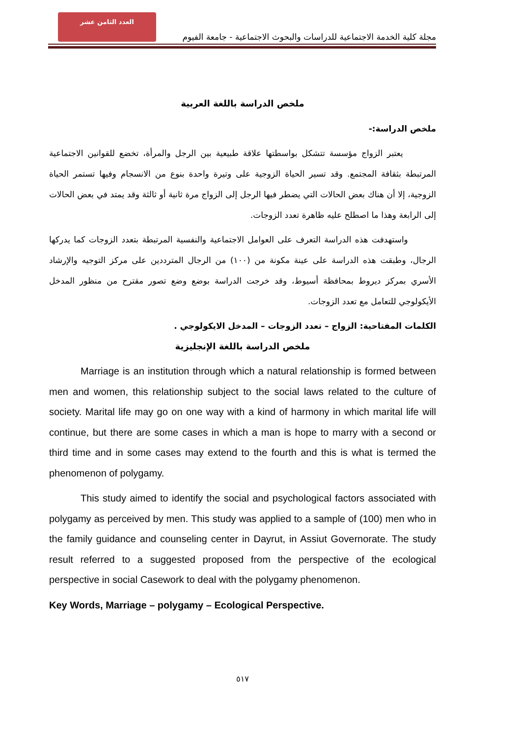العدد الثامن عشر
مجلة كلية الخدمة الاجتماعية للدراسات والبحوث الاجتماعية - جامعة الفيوم
ملخص الدراسة باللغة العربية
ملخص الدراسة:-
يعتبر الزواج مؤسسة تتشكل بواسطتها علاقة طبيعية بين الرجل والمرأة، تخضع للقوانين الاجتماعية المرتبطة بثقافة المجتمع. وقد تسير الحياة الزوجية على وتيرة واحدة بنوع من الانسجام وفيها تستمر الحياة الزوجية، إلا أن هناك بعض الحالات التي يضطر فيها الرجل إلى الزواج مرة ثانية أو ثالثة وقد يمتد في بعض الحالات إلى الرابعة وهذا ما اصطلح عليه ظاهرة تعدد الزوجات.
واستهدفت هذه الدراسة التعرف على العوامل الاجتماعية والنفسية المرتبطة بتعدد الزوجات كما يدركها الرجال، وطبقت هذه الدراسة على عينة مكونة من (١٠٠) من الرجال المترددين على مركز التوجيه والإرشاد الأسري بمركز ديروط بمحافظة أسيوط، وقد خرجت الدراسة بوضع وضع تصور مقترح من منظور المدخل الأيكولوجي للتعامل مع تعدد الزوجات.
الكلمات المفتاحية: الزواج – تعدد الزوجات – المدخل الايكولوجي .
ملخص الدراسة باللغة الإنجليزية
Marriage is an institution through which a natural relationship is formed between men and women, this relationship subject to the social laws related to the culture of society. Marital life may go on one way with a kind of harmony in which marital life will continue, but there are some cases in which a man is hope to marry with a second or third time and in some cases may extend to the fourth and this is what is termed the phenomenon of polygamy.
This study aimed to identify the social and psychological factors associated with polygamy as perceived by men. This study was applied to a sample of (100) men who in the family guidance and counseling center in Dayrut, in Assiut Governorate. The study result referred to a suggested proposed from the perspective of the ecological perspective in social Casework to deal with the polygamy phenomenon.
Key Words, Marriage – polygamy – Ecological Perspective.
٥١٧